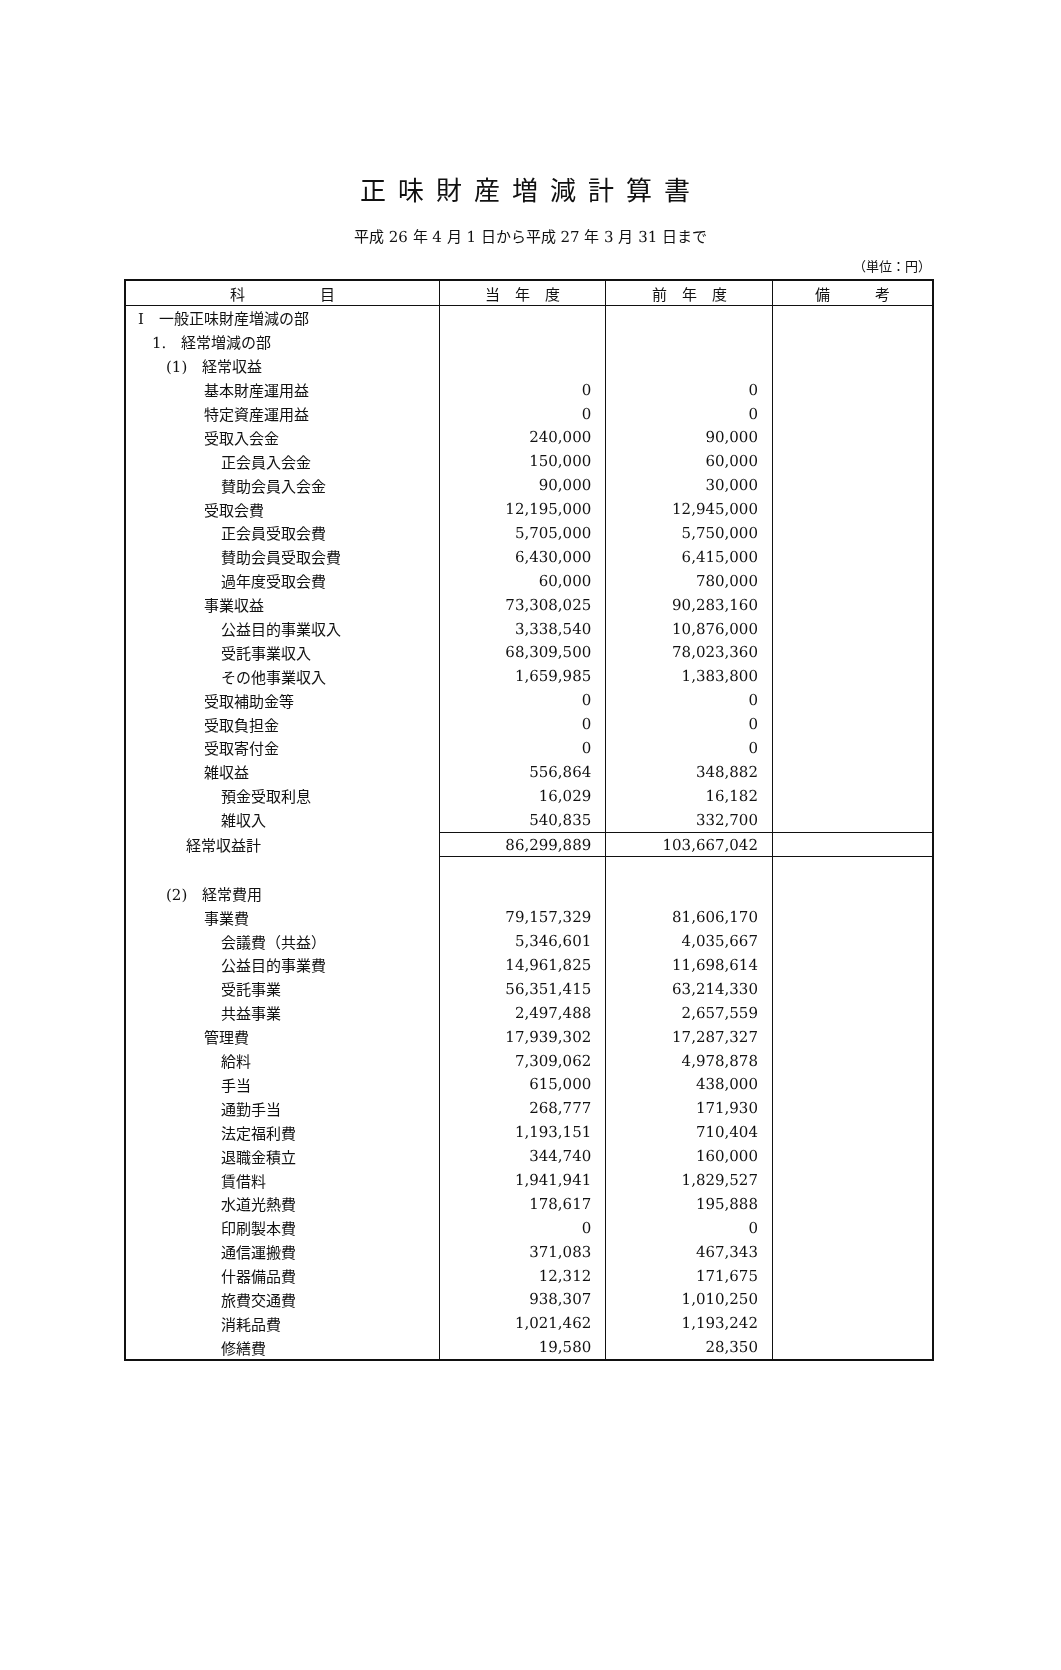正味財産増減計算書
平成 26 年 4 月 1 日から平成 27 年 3 月 31 日まで
（単位：円）
| 科 目 | 当 年 度 | 前 年 度 | 備 考 |
| --- | --- | --- | --- |
| Ⅰ 一般正味財産増減の部 | | | |
| 1. 経常増減の部 | | | |
| (1) 経常収益 | | | |
| 基本財産運用益 | 0 | 0 | |
| 特定資産運用益 | 0 | 0 | |
| 受取入会金 | 240,000 | 90,000 | |
| 正会員入会金 | 150,000 | 60,000 | |
| 賛助会員入会金 | 90,000 | 30,000 | |
| 受取会費 | 12,195,000 | 12,945,000 | |
| 正会員受取会費 | 5,705,000 | 5,750,000 | |
| 賛助会員受取会費 | 6,430,000 | 6,415,000 | |
| 過年度受取会費 | 60,000 | 780,000 | |
| 事業収益 | 73,308,025 | 90,283,160 | |
| 公益目的事業収入 | 3,338,540 | 10,876,000 | |
| 受託事業収入 | 68,309,500 | 78,023,360 | |
| その他事業収入 | 1,659,985 | 1,383,800 | |
| 受取補助金等 | 0 | 0 | |
| 受取負担金 | 0 | 0 | |
| 受取寄付金 | 0 | 0 | |
| 雑収益 | 556,864 | 348,882 | |
| 預金受取利息 | 16,029 | 16,182 | |
| 雑収入 | 540,835 | 332,700 | |
| 経常収益計 | 86,299,889 | 103,667,042 | |
| (2) 経常費用 | | | |
| 事業費 | 79,157,329 | 81,606,170 | |
| 会議費（共益） | 5,346,601 | 4,035,667 | |
| 公益目的事業費 | 14,961,825 | 11,698,614 | |
| 受託事業 | 56,351,415 | 63,214,330 | |
| 共益事業 | 2,497,488 | 2,657,559 | |
| 管理費 | 17,939,302 | 17,287,327 | |
| 給料 | 7,309,062 | 4,978,878 | |
| 手当 | 615,000 | 438,000 | |
| 通勤手当 | 268,777 | 171,930 | |
| 法定福利費 | 1,193,151 | 710,404 | |
| 退職金積立 | 344,740 | 160,000 | |
| 賃借料 | 1,941,941 | 1,829,527 | |
| 水道光熱費 | 178,617 | 195,888 | |
| 印刷製本費 | 0 | 0 | |
| 通信運搬費 | 371,083 | 467,343 | |
| 什器備品費 | 12,312 | 171,675 | |
| 旅費交通費 | 938,307 | 1,010,250 | |
| 消耗品費 | 1,021,462 | 1,193,242 | |
| 修繕費 | 19,580 | 28,350 | |